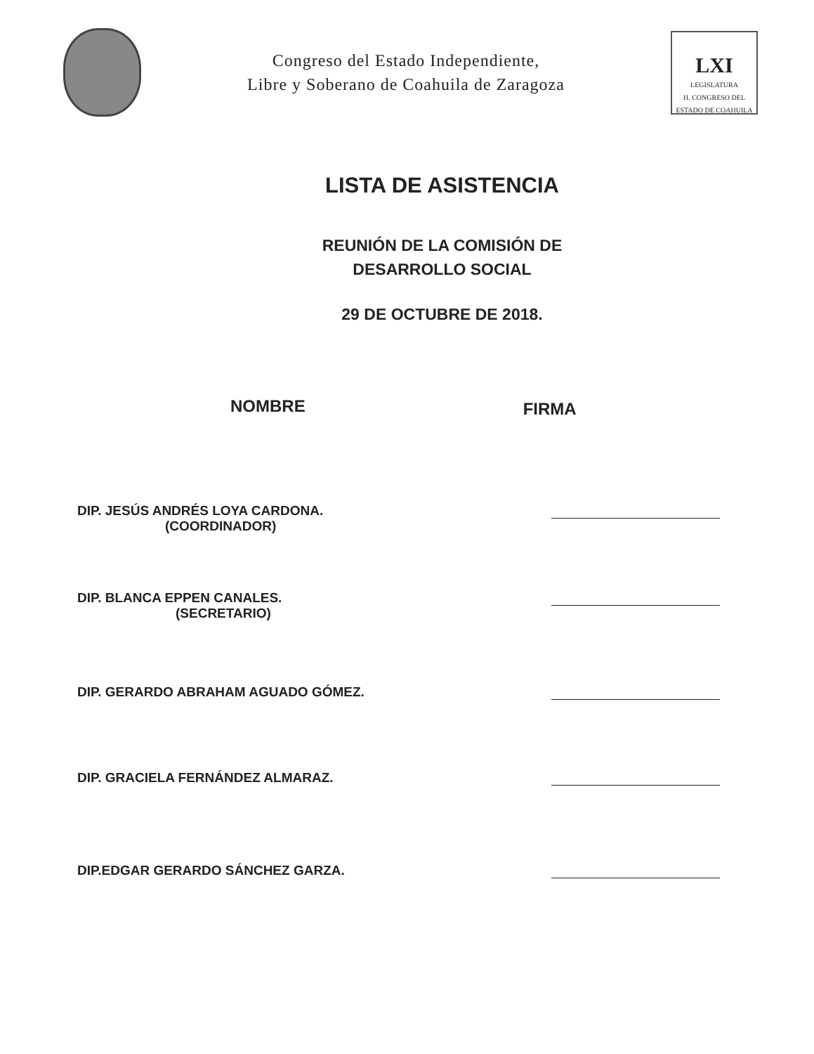Congreso del Estado Independiente,
Libre y Soberano de Coahuila de Zaragoza
LXI
LEGISLATURA
H. CONGRESO DEL ESTADO DE COAHUILA
LISTA DE ASISTENCIA
REUNIÓN DE LA COMISIÓN DE
DESARROLLO SOCIAL
29 DE OCTUBRE DE 2018.
NOMBRE
FIRMA
DIP. JESÚS ANDRÉS LOYA CARDONA.
(COORDINADOR)
DIP. BLANCA EPPEN CANALES.
(SECRETARIO)
DIP. GERARDO ABRAHAM AGUADO GÓMEZ.
DIP. GRACIELA FERNÁNDEZ ALMARAZ.
DIP.EDGAR GERARDO SÁNCHEZ GARZA.